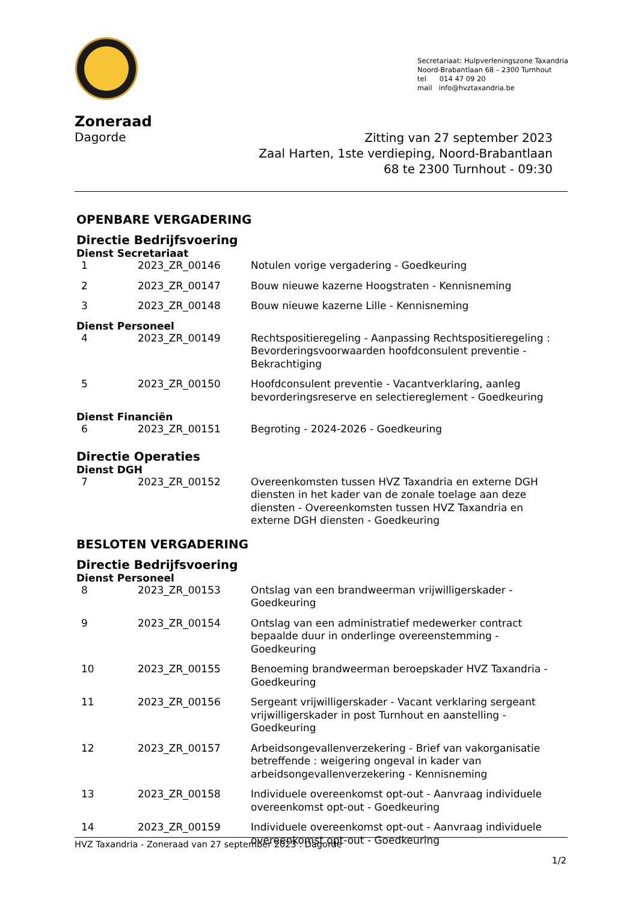Secretariaat: Hulpverleningszone Taxandria
Noord-Brabantlaan 68 – 2300 Turnhout
tel 014 47 09 20
mail info@hvztaxandria.be
Zoneraad
Dagorde
Zitting van 27 september 2023
Zaal Harten, 1ste verdieping, Noord-Brabantlaan
68 te 2300 Turnhout - 09:30
OPENBARE VERGADERING
Directie Bedrijfsvoering
Dienst Secretariaat
| 1 | 2023_ZR_00146 | Notulen vorige vergadering - Goedkeuring |
| 2 | 2023_ZR_00147 | Bouw nieuwe kazerne Hoogstraten - Kennisneming |
| 3 | 2023_ZR_00148 | Bouw nieuwe kazerne Lille - Kennisneming |
Dienst Personeel
| 4 | 2023_ZR_00149 | Rechtspositieregeling - Aanpassing Rechtspositieregeling : Bevorderingsvoorwaarden hoofdconsulent preventie - Bekrachtiging |
| 5 | 2023_ZR_00150 | Hoofdconsulent preventie - Vacantverklaring, aanleg bevorderingsreserve en selectiereglement - Goedkeuring |
Dienst Financiën
| 6 | 2023_ZR_00151 | Begroting - 2024-2026 - Goedkeuring |
Directie Operaties
Dienst DGH
| 7 | 2023_ZR_00152 | Overeenkomsten tussen HVZ Taxandria en externe DGH diensten in het kader van de zonale toelage aan deze diensten - Overeenkomsten tussen HVZ Taxandria en externe DGH diensten - Goedkeuring |
BESLOTEN VERGADERING
Directie Bedrijfsvoering
Dienst Personeel
| 8 | 2023_ZR_00153 | Ontslag van een brandweerman vrijwilligerskader - Goedkeuring |
| 9 | 2023_ZR_00154 | Ontslag van een administratief medewerker contract bepaalde duur in onderlinge overeenstemming - Goedkeuring |
| 10 | 2023_ZR_00155 | Benoeming brandweerman beroepskader HVZ Taxandria - Goedkeuring |
| 11 | 2023_ZR_00156 | Sergeant vrijwilligerskader - Vacant verklaring sergeant vrijwilligerskader in post Turnhout en aanstelling - Goedkeuring |
| 12 | 2023_ZR_00157 | Arbeidsongevallenverzekering - Brief van vakorganisatie betreffende : weigering ongeval in kader van arbeidsongevallenverzekering - Kennisneming |
| 13 | 2023_ZR_00158 | Individuele overeenkomst opt-out - Aanvraag individuele overeenkomst opt-out - Goedkeuring |
| 14 | 2023_ZR_00159 | Individuele overeenkomst opt-out - Aanvraag individuele overeenkomst opt-out - Goedkeuring |
HVZ Taxandria - Zoneraad van 27 september 2023 : Dagorde
1/2